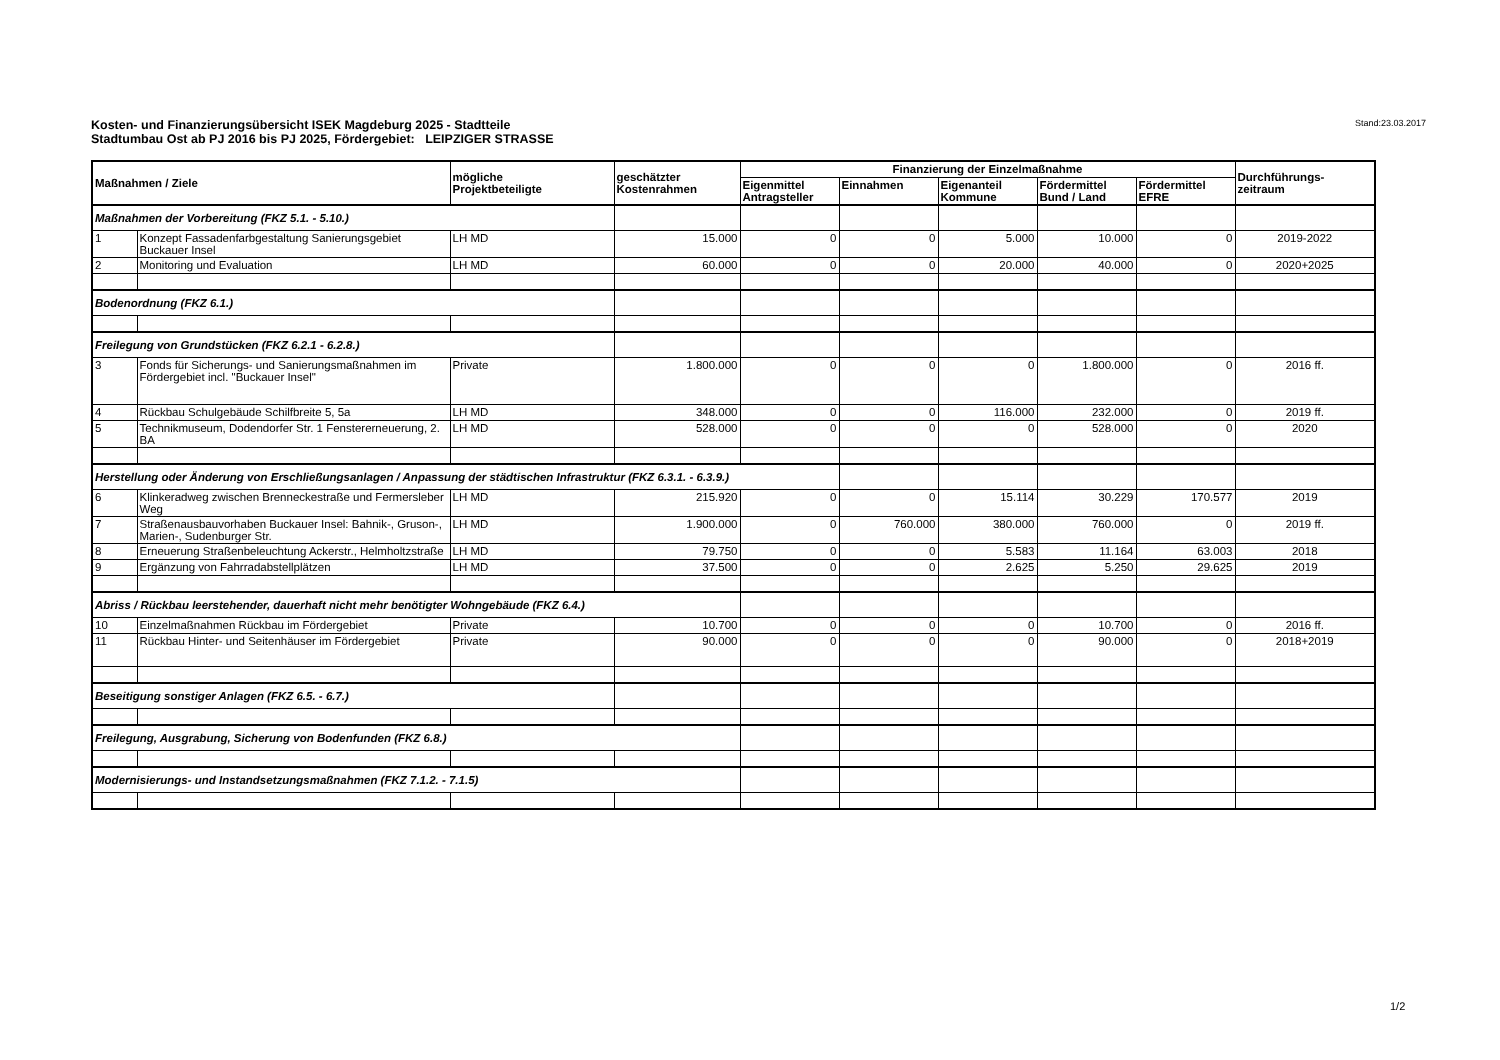Kosten- und Finanzierungsübersicht ISEK Magdeburg 2025 - Stadtteile
Stadtumbau Ost ab PJ 2016 bis PJ 2025, Fördergebiet: LEIPZIGER STRASSE
Stand:23.03.2017
| Maßnahmen / Ziele | | mögliche Projektbeteiligte | geschätzter Kostenrahmen | Finanzierung der Einzelmaßnahme | | | | | Durchführungs- zeitraum |
| --- | --- | --- | --- | --- | --- | --- | --- | --- | --- |
| | | | | Eigenmittel Antragsteller | Einnahmen | Eigenanteil Kommune | Fördermittel Bund / Land | Fördermittel EFRE | |
| Maßnahmen der Vorbereitung (FKZ 5.1. - 5.10.) | | | | | | | | | |
| 1 | Konzept Fassadenfarbgestaltung Sanierungsgebiet Buckauer Insel | LH MD | 15.000 | 0 | 0 | 5.000 | 10.000 | 0 | 2019-2022 |
| 2 | Monitoring und Evaluation | LH MD | 60.000 | 0 | 0 | 20.000 | 40.000 | 0 | 2020+2025 |
| Bodenordnung (FKZ 6.1.) | | | | | | | | | |
| Freilegung von Grundstücken (FKZ 6.2.1 - 6.2.8.) | | | | | | | | | |
| 3 | Fonds für Sicherungs- und Sanierungsmaßnahmen im Fördergebiet incl. "Buckauer Insel" | Private | 1.800.000 | 0 | 0 | 0 | 1.800.000 | 0 | 2016 ff. |
| 4 | Rückbau Schulgebäude Schilfbreite 5, 5a | LH MD | 348.000 | 0 | 0 | 116.000 | 232.000 | 0 | 2019 ff. |
| 5 | Technikmuseum, Dodendorfer Str. 1 Fenstererneuerung, 2. BA | LH MD | 528.000 | 0 | 0 | 0 | 528.000 | 0 | 2020 |
| Herstellung oder Änderung von Erschließungsanlagen / Anpassung der städtischen Infrastruktur (FKZ 6.3.1. - 6.3.9.) | | | | | | | | | |
| 6 | Klinkeradweg zwischen Brenneckestraße und Fermersleber Weg | LH MD | 215.920 | 0 | 0 | 15.114 | 30.229 | 170.577 | 2019 |
| 7 | Straßenausbauvorhaben Buckauer Insel: Bahnik-, Gruson-, Marien-, Sudenburger Str. | LH MD | 1.900.000 | 0 | 760.000 | 380.000 | 760.000 | 0 | 2019 ff. |
| 8 | Erneuerung Straßenbeleuchtung Ackerstr., Helmholtzstraße | LH MD | 79.750 | 0 | 0 | 5.583 | 11.164 | 63.003 | 2018 |
| 9 | Ergänzung von Fahrradabstellplätzen | LH MD | 37.500 | 0 | 0 | 2.625 | 5.250 | 29.625 | 2019 |
| Abriss / Rückbau leerstehender, dauerhaft nicht mehr benötigter Wohngebäude (FKZ 6.4.) | | | | | | | | | |
| 10 | Einzelmaßnahmen Rückbau im Fördergebiet | Private | 10.700 | 0 | 0 | 0 | 10.700 | 0 | 2016 ff. |
| 11 | Rückbau Hinter- und Seitenhäuser im Fördergebiet | Private | 90.000 | 0 | 0 | 0 | 90.000 | 0 | 2018+2019 |
| Beseitigung sonstiger Anlagen (FKZ 6.5. - 6.7.) | | | | | | | | | |
| Freilegung, Ausgrabung, Sicherung von Bodenfunden (FKZ 6.8.) | | | | | | | | | |
| Modernisierungs- und Instandsetzungsmaßnahmen (FKZ 7.1.2. - 7.1.5) | | | | | | | | | |
1/2